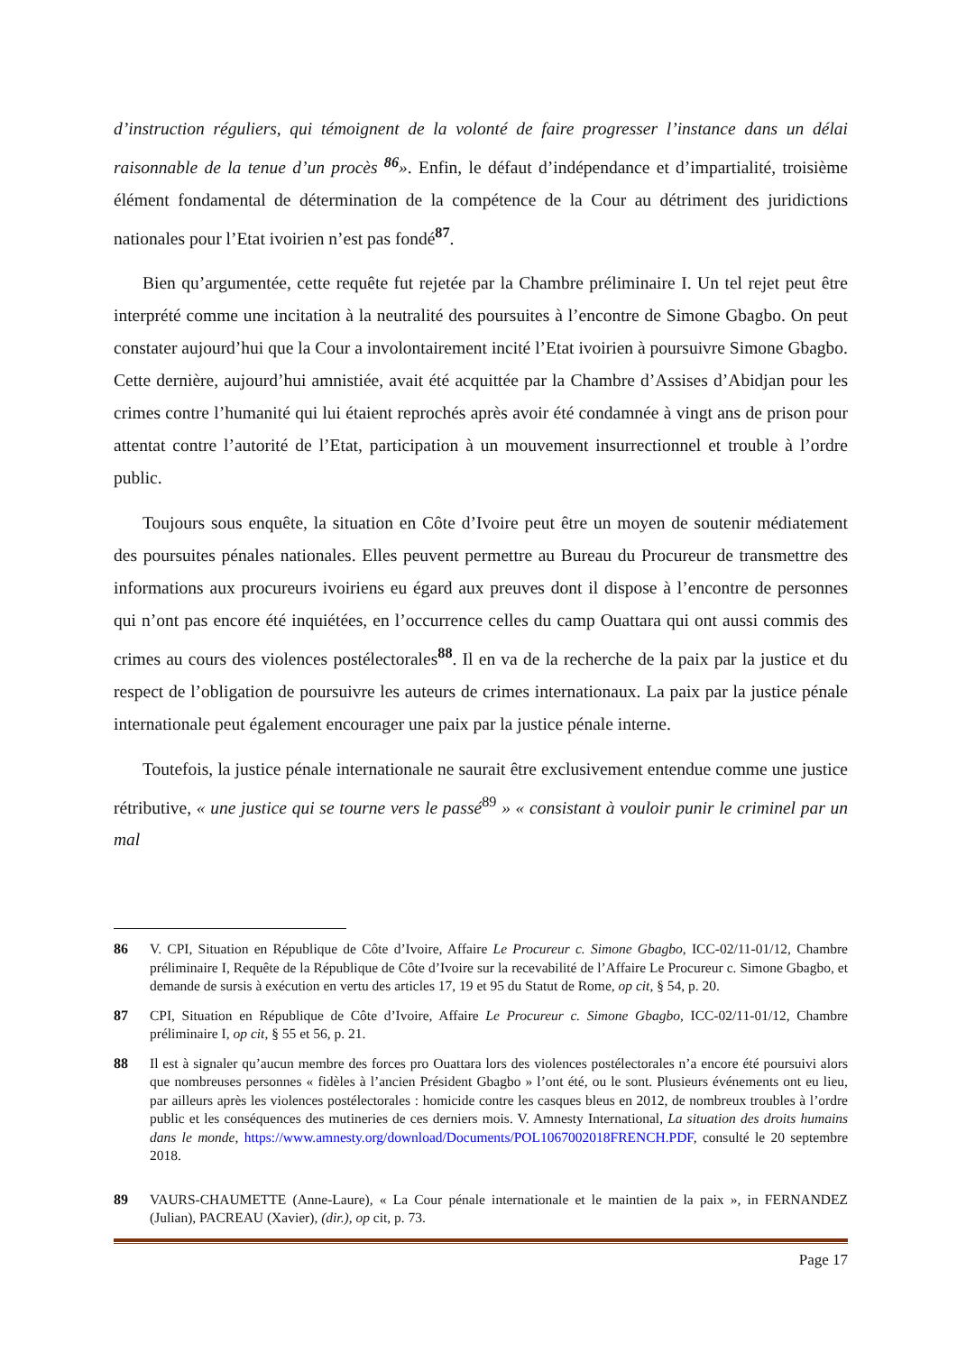d’instruction réguliers, qui témoignent de la volonté de faire progresser l’instance dans un délai raisonnable de la tenue d’un procès <sup>86</sup>». Enfin, le défaut d’indépendance et d’impartialité, troisième élément fondamental de détermination de la compétence de la Cour au détriment des juridictions nationales pour l’Etat ivoirien n’est pas fondé<sup>87</sup>.
Bien qu’argumentée, cette requête fut rejetée par la Chambre préliminaire I. Un tel rejet peut être interprété comme une incitation à la neutralité des poursuites à l’encontre de Simone Gbagbo. On peut constater aujourd’hui que la Cour a involontairement incité l’Etat ivoirien à poursuivre Simone Gbagbo. Cette dernière, aujourd’hui amnistiée, avait été acquittée par la Chambre d’Assises d’Abidjan pour les crimes contre l’humanité qui lui étaient reprochés après avoir été condamnée à vingt ans de prison pour attentat contre l’autorité de l’Etat, participation à un mouvement insurrectionnel et trouble à l’ordre public.
Toujours sous enquête, la situation en Côte d’Ivoire peut être un moyen de soutenir médiatement des poursuites pénales nationales. Elles peuvent permettre au Bureau du Procureur de transmettre des informations aux procureurs ivoiriens eu égard aux preuves dont il dispose à l’encontre de personnes qui n’ont pas encore été inquiétées, en l’occurrence celles du camp Ouattara qui ont aussi commis des crimes au cours des violences postélectorales<sup>88</sup>. Il en va de la recherche de la paix par la justice et du respect de l’obligation de poursuivre les auteurs de crimes internationaux. La paix par la justice pénale internationale peut également encourager une paix par la justice pénale interne.
Toutefois, la justice pénale internationale ne saurait être exclusivement entendue comme une justice rétributive, « une justice qui se tourne vers le passé<sup>89</sup> » « consistant à vouloir punir le criminel par un mal
86 V. CPI, Situation en République de Côte d’Ivoire, Affaire Le Procureur c. Simone Gbagbo, ICC-02/11-01/12, Chambre préliminaire I, Requête de la République de Côte d’Ivoire sur la recevabilité de l’Affaire Le Procureur c. Simone Gbagbo, et demande de sursis à exécution en vertu des articles 17, 19 et 95 du Statut de Rome, op cit, § 54, p. 20.
87 CPI, Situation en République de Côte d’Ivoire, Affaire Le Procureur c. Simone Gbagbo, ICC-02/11-01/12, Chambre préliminaire I, op cit, § 55 et 56, p. 21.
88 Il est à signaler qu’aucun membre des forces pro Ouattara lors des violences postélectorales n’a encore été poursuivi alors que nombreuses personnes « fidèles à l’ancien Président Gbagbo » l’ont été, ou le sont. Plusieurs événements ont eu lieu, par ailleurs après les violences postélectorales : homicide contre les casques bleus en 2012, de nombreux troubles à l’ordre public et les conséquences des mutineries de ces derniers mois. V. Amnesty International, La situation des droits humains dans le monde, https://www.amnesty.org/download/Documents/POL1067002018FRENCH.PDF, consulté le 20 septembre 2018.
89 VAURS-CHAUMETTE (Anne-Laure), « La Cour pénale internationale et le maintien de la paix », in FERNANDEZ (Julian), PACREAU (Xavier), (dir.), op cit, p. 73.
Page 17